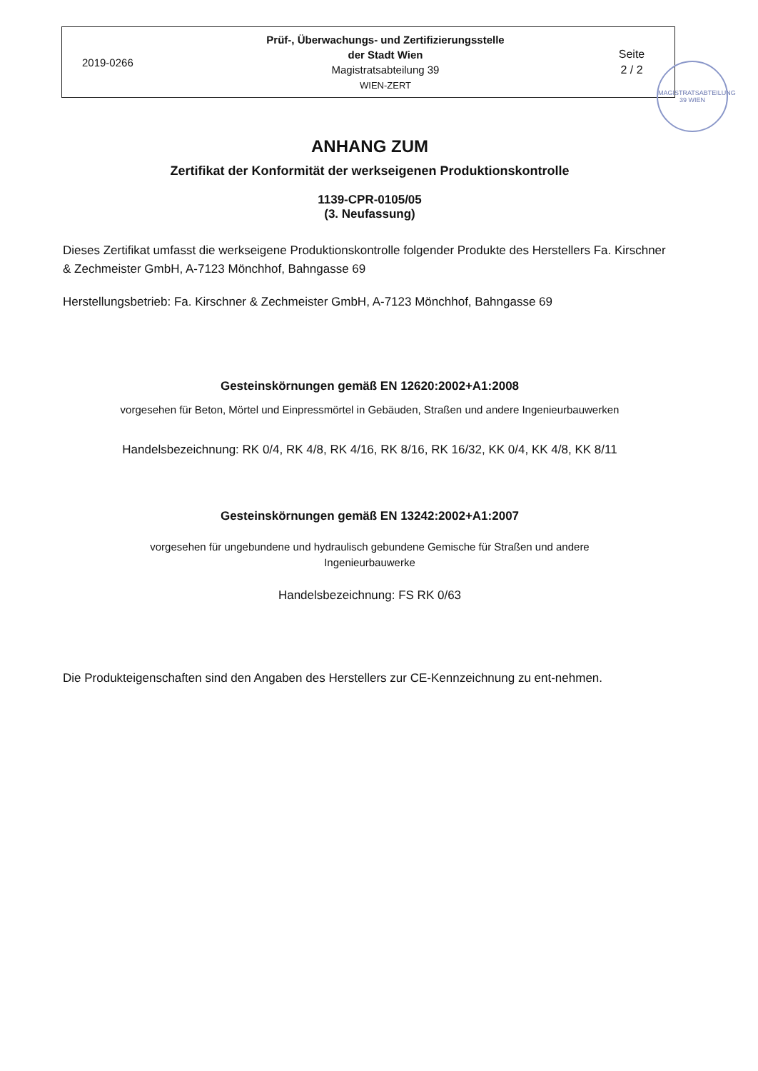2019-0266
Prüf-, Überwachungs- und Zertifizierungsstelle
der Stadt Wien
Magistratsabteilung 39
WIEN-ZERT
Seite
2 / 2
MAGISTRATSABTEILUNG 39 WIEN
ANHANG ZUM
Zertifikat der Konformität der werkseigenen Produktionskontrolle
1139-CPR-0105/05
(3. Neufassung)
Dieses Zertifikat umfasst die werkseigene Produktionskontrolle folgender Produkte des Herstellers Fa. Kirschner & Zechmeister GmbH, A-7123 Mönchhof, Bahngasse 69
Herstellungsbetrieb: Fa. Kirschner & Zechmeister GmbH, A-7123 Mönchhof, Bahngasse 69
Gesteinskörnungen gemäß EN 12620:2002+A1:2008
vorgesehen für Beton, Mörtel und Einpressmörtel in Gebäuden, Straßen und andere Ingenieurbauwerken
Handelsbezeichnung: RK 0/4, RK 4/8, RK 4/16, RK 8/16, RK 16/32, KK 0/4, KK 4/8, KK 8/11
Gesteinskörnungen gemäß EN 13242:2002+A1:2007
vorgesehen für ungebundene und hydraulisch gebundene Gemische für Straßen und andere
Ingenieurbauwerke
Handelsbezeichnung: FS RK 0/63
Die Produkteigenschaften sind den Angaben des Herstellers zur CE-Kennzeichnung zu ent-nehmen.